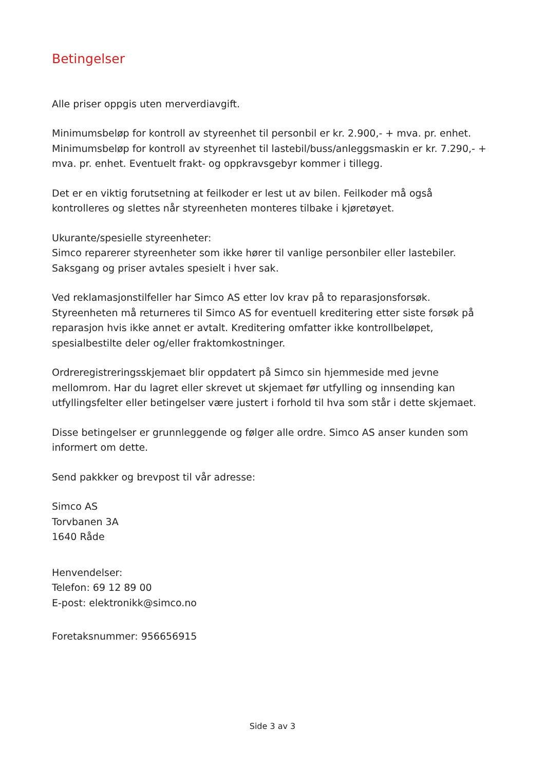Betingelser
Alle priser oppgis uten merverdiavgift.
Minimumsbeløp for kontroll av styreenhet til personbil er kr. 2.900,- + mva. pr. enhet.
Minimumsbeløp for kontroll av styreenhet til lastebil/buss/anleggsmaskin er kr. 7.290,- + mva. pr. enhet. Eventuelt frakt- og oppkravsgebyr kommer i tillegg.
Det er en viktig forutsetning at feilkoder er lest ut av bilen. Feilkoder må også kontrolleres og slettes når styreenheten monteres tilbake i kjøretøyet.
Ukurante/spesielle styreenheter:
Simco reparerer styreenheter som ikke hører til vanlige personbiler eller lastebiler. Saksgang og priser avtales spesielt i hver sak.
Ved reklamasjonstilfeller har Simco AS etter lov krav på to reparasjonsforsøk. Styreenheten må returneres til Simco AS for eventuell kreditering etter siste forsøk på reparasjon hvis ikke annet er avtalt. Kreditering omfatter ikke kontrollbeløpet, spesialbestilte deler og/eller fraktomkostninger.
Ordreregistreringsskjemaet blir oppdatert på Simco sin hjemmeside med jevne mellomrom. Har du lagret eller skrevet ut skjemaet før utfylling og innsending kan utfyllingsfelter eller betingelser være justert i forhold til hva som står i dette skjemaet.
Disse betingelser er grunnleggende og følger alle ordre. Simco AS anser kunden som informert om dette.
Send pakkker og brevpost til vår adresse:
Simco AS
Torvbanen 3A
1640 Råde
Henvendelser:
Telefon: 69 12 89 00
E-post: elektronikk@simco.no
Foretaksnummer: 956656915
Side 3 av 3